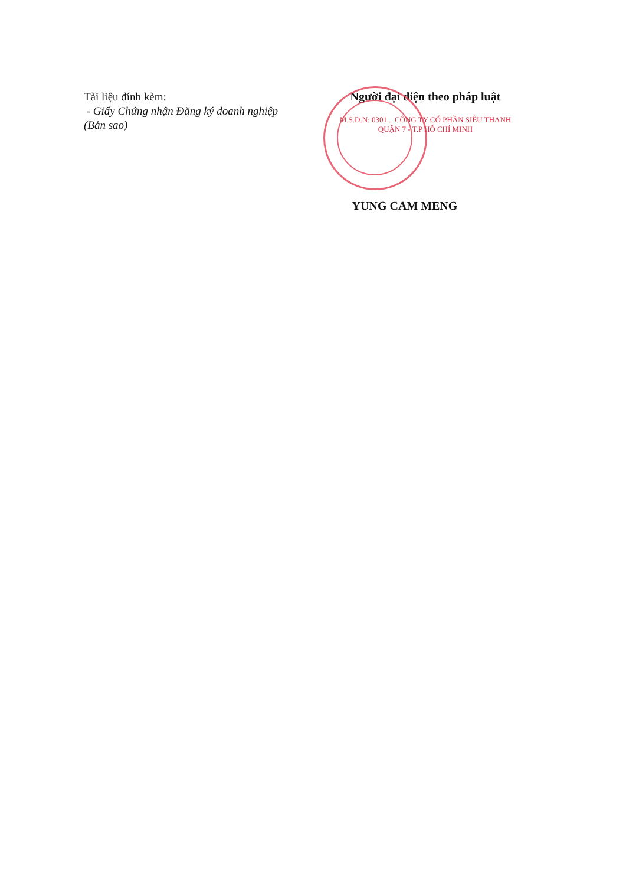Tài liệu đính kèm:
- Giấy Chứng nhận Đăng ký doanh nghiệp (Bản sao)
Người đại diện theo pháp luật
M.S.D.N: 0301... CÔNG TY CỔ PHẦN SIÊU THANH QUẬN 7 - T.P HỒ CHÍ MINH
YUNG CAM MENG